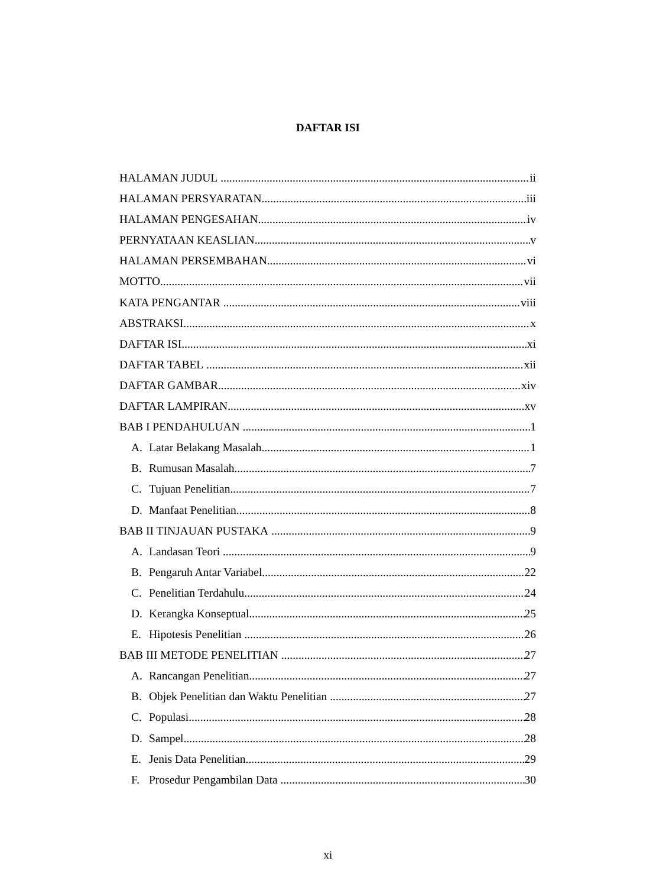DAFTAR ISI
HALAMAN JUDUL ii
HALAMAN PERSYARATAN iii
HALAMAN PENGESAHAN iv
PERNYATAAN KEASLIAN v
HALAMAN PERSEMBAHAN vi
MOTTO vii
KATA PENGANTAR viii
ABSTRAKSI x
DAFTAR ISI xi
DAFTAR TABEL xii
DAFTAR GAMBAR xiv
DAFTAR LAMPIRAN xv
BAB I PENDAHULUAN 1
A. Latar Belakang Masalah 1
B. Rumusan Masalah 7
C. Tujuan Penelitian 7
D. Manfaat Penelitian 8
BAB II TINJAUAN PUSTAKA 9
A. Landasan Teori 9
B. Pengaruh Antar Variabel 22
C. Penelitian Terdahulu 24
D. Kerangka Konseptual 25
E. Hipotesis Penelitian 26
BAB III METODE PENELITIAN 27
A. Rancangan Penelitian 27
B. Objek Penelitian dan Waktu Penelitian 27
C. Populasi 28
D. Sampel 28
E. Jenis Data Penelitian 29
F. Prosedur Pengambilan Data 30
xi